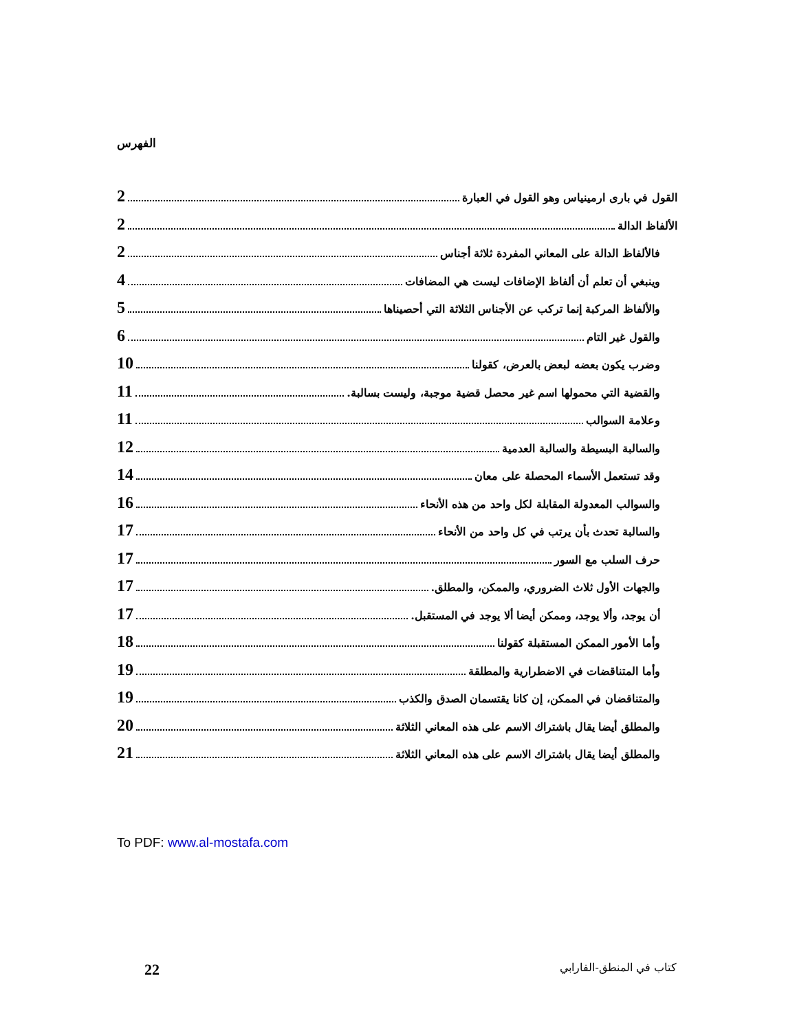الفهرس
القول في بارى ارمينياس وهو القول في العبارة 2
الألفاظ الدالة 2
فالألفاظ الدالة على المعاني المفردة ثلاثة أجناس 2
وينبغي أن تعلم أن ألفاظ الإضافات ليست هي المضافات 4
والألفاظ المركبة إنما تركب عن الأجناس الثلاثة التي أحصيناها 5
والقول غير التام 6
وضرب يكون بعضه لبعض بالعرض، كقولنا 10
والقضية التي محمولها اسم غير محصل قضية موجبة، وليست بسالبة. 11
وعلامة السوالب 11
والسالبة البسيطة والسالبة العدمية 12
وقد تستعمل الأسماء المحصلة على معان 14
والسوالب المعدولة المقابلة لكل واحد من هذه الأنحاء 16
والسالبة تحدث بأن يرتب في كل واحد من الأنحاء 17
حرف السلب مع السور 17
والجهات الأول ثلاث الضروري، والممكن، والمطلق. 17
أن يوجد، وألا يوجد، وممكن أيضا ألا يوجد في المستقبل. 17
وأما الأمور الممكن المستقبلة كقولنا 18
وأما المتناقضات في الاضطرارية والمطلقة 19
والمتناقضان في الممكن، إن كانا يقتسمان الصدق والكذب 19
والمطلق أيضا يقال باشتراك الاسم على هذه المعاني الثلاثة 20
والمطلق أيضا يقال باشتراك الاسم على هذه المعاني الثلاثة 21
To PDF: www.al-mostafa.com
كتاب في المنطق-الفارابي 22